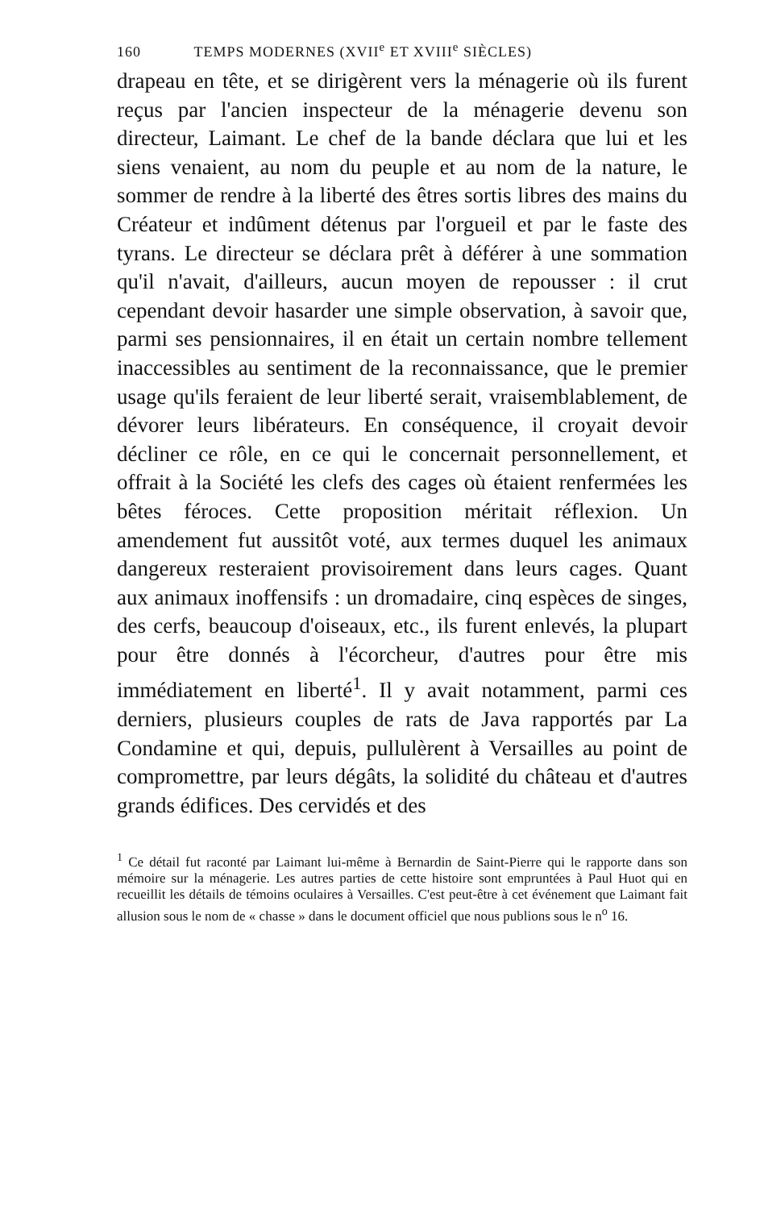160 TEMPS MODERNES (XVII<sup>e</sup> ET XVIII<sup>e</sup> SIÈCLES)
drapeau en tête, et se dirigèrent vers la ménagerie où ils furent reçus par l'ancien inspecteur de la ménagerie devenu son directeur, Laimant. Le chef de la bande déclara que lui et les siens venaient, au nom du peuple et au nom de la nature, le sommer de rendre à la liberté des êtres sortis libres des mains du Créateur et indûment détenus par l'orgueil et par le faste des tyrans. Le directeur se déclara prêt à déférer à une sommation qu'il n'avait, d'ailleurs, aucun moyen de repousser : il crut cependant devoir hasarder une simple observation, à savoir que, parmi ses pensionnaires, il en était un certain nombre tellement inaccessibles au sentiment de la reconnaissance, que le premier usage qu'ils feraient de leur liberté serait, vraisemblablement, de dévorer leurs libérateurs. En conséquence, il croyait devoir décliner ce rôle, en ce qui le concernait personnellement, et offrait à la Société les clefs des cages où étaient renfermées les bêtes féroces. Cette proposition méritait réflexion. Un amendement fut aussitôt voté, aux termes duquel les animaux dangereux resteraient provisoirement dans leurs cages. Quant aux animaux inoffensifs : un dromadaire, cinq espèces de singes, des cerfs, beaucoup d'oiseaux, etc., ils furent enlevés, la plupart pour être donnés à l'écorcheur, d'autres pour être mis immédiatement en liberté<sup>1</sup>. Il y avait notamment, parmi ces derniers, plusieurs couples de rats de Java rapportés par La Condamine et qui, depuis, pullulèrent à Versailles au point de compromettre, par leurs dégâts, la solidité du château et d'autres grands édifices. Des cervidés et des
<sup>1</sup> Ce détail fut raconté par Laimant lui-même à Bernardin de Saint-Pierre qui le rapporte dans son mémoire sur la ménagerie. Les autres parties de cette histoire sont empruntées à Paul Huot qui en recueillit les détails de témoins oculaires à Versailles. C'est peut-être à cet événement que Laimant fait allusion sous le nom de « chasse » dans le document officiel que nous publions sous le n<sup>o</sup> 16.